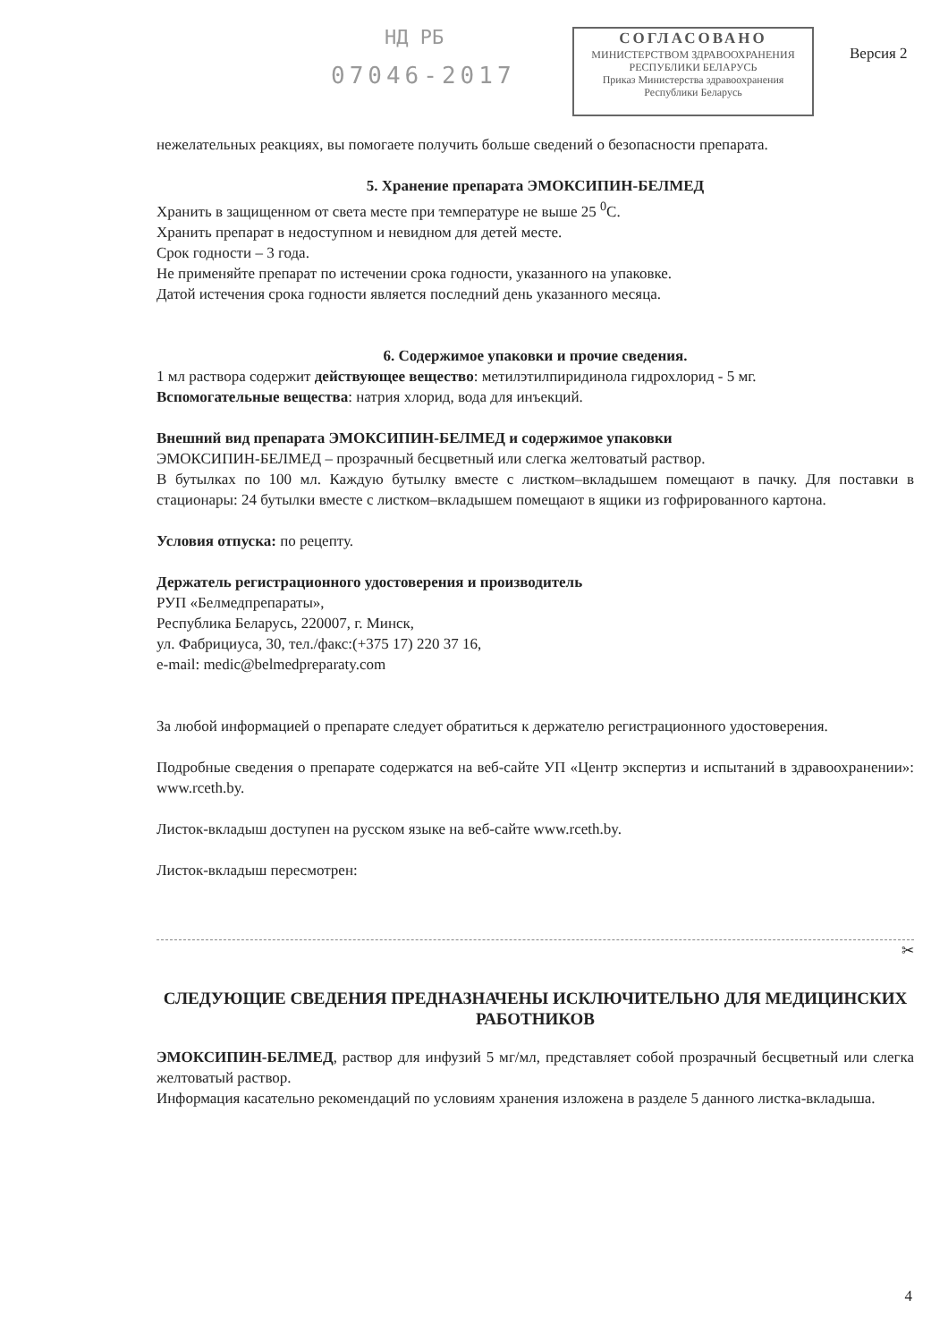НД РБ
07046-2017
СОГЛАСОВАНО
МИНИСТЕРСТВОМ ЗДРАВООХРАНЕНИЯ
РЕСПУБЛИКИ БЕЛАРУСЬ
Приказ Министерства здравоохранения
Республики Беларусь
Версия 2
нежелательных реакциях, вы помогаете получить больше сведений о безопасности препарата.
5. Хранение препарата ЭМОКСИПИН-БЕЛМЕД
Хранить в защищенном от света месте при температуре не выше 25 <sup>0</sup>С.
Хранить препарат в недоступном и невидном для детей месте.
Срок годности – 3 года.
Не применяйте препарат по истечении срока годности, указанного на упаковке.
Датой истечения срока годности является последний день указанного месяца.
6. Содержимое упаковки и прочие сведения.
1 мл раствора содержит действующее вещество: метилэтилпиридинола гидрохлорид - 5 мг.
Вспомогательные вещества: натрия хлорид, вода для инъекций.
Внешний вид препарата ЭМОКСИПИН-БЕЛМЕД и содержимое упаковки
ЭМОКСИПИН-БЕЛМЕД – прозрачный бесцветный или слегка желтоватый раствор.
В бутылках по 100 мл. Каждую бутылку вместе с листком–вкладышем помещают в пачку. Для поставки в стационары: 24 бутылки вместе с листком–вкладышем помещают в ящики из гофрированного картона.
Условия отпуска: по рецепту.
Держатель регистрационного удостоверения и производитель
РУП «Белмедпрепараты»,
Республика Беларусь, 220007, г. Минск,
ул. Фабрициуса, 30, тел./факс:(+375 17) 220 37 16,
e-mail: medic@belmedpreparaty.com
За любой информацией о препарате следует обратиться к держателю регистрационного удостоверения.
Подробные сведения о препарате содержатся на веб-сайте УП «Центр экспертиз и испытаний в здравоохранении»: www.rceth.by.
Листок-вкладыш доступен на русском языке на веб-сайте www.rceth.by.
Листок-вкладыш пересмотрен:
✂
СЛЕДУЮЩИЕ СВЕДЕНИЯ ПРЕДНАЗНАЧЕНЫ ИСКЛЮЧИТЕЛЬНО ДЛЯ МЕДИЦИНСКИХ РАБОТНИКОВ
ЭМОКСИПИН-БЕЛМЕД, раствор для инфузий 5 мг/мл, представляет собой прозрачный бесцветный или слегка желтоватый раствор.
Информация касательно рекомендаций по условиям хранения изложена в разделе 5 данного листка-вкладыша.
4